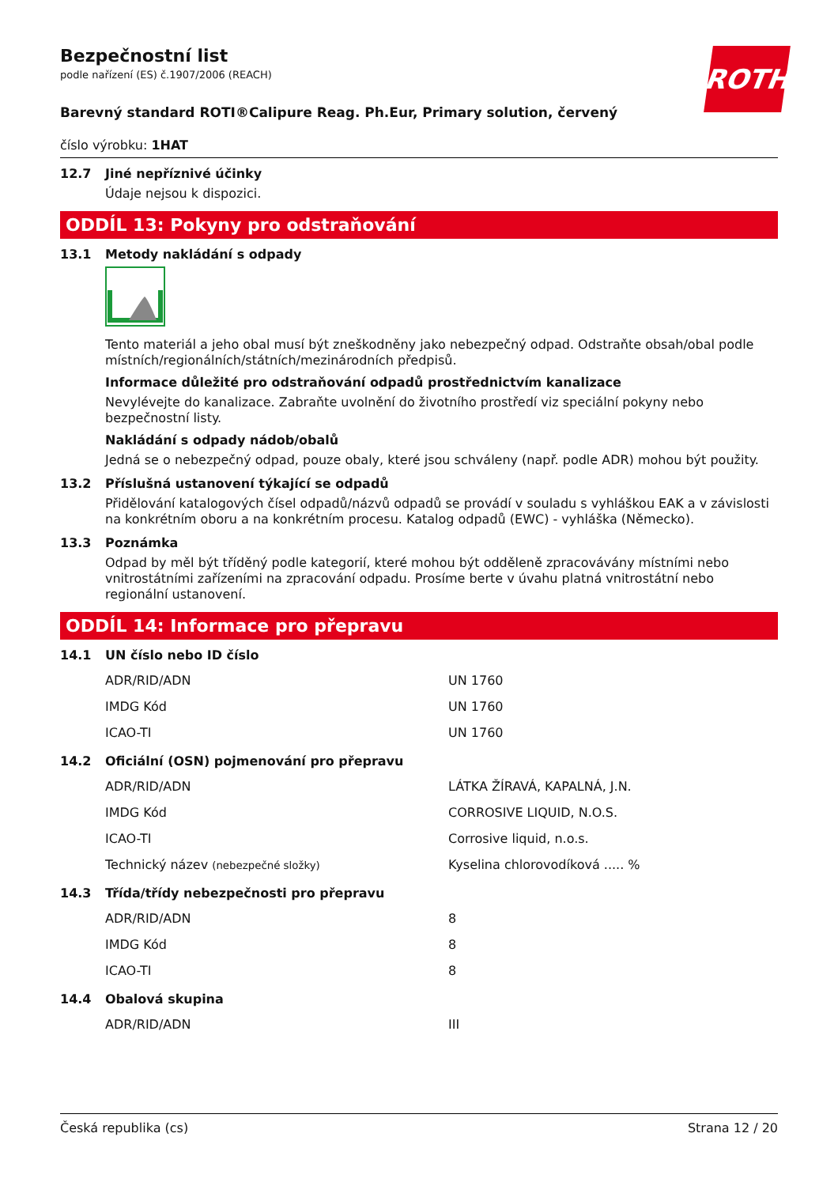ROTH
Bezpečnostní list
podle nařízení (ES) č.1907/2006 (REACH)
Barevný standard ROTI®Calipure Reag. Ph.Eur, Primary solution, červený
číslo výrobku: 1HAT
12.7 Jiné nepříznivé účinky
Údaje nejsou k dispozici.
ODDÍL 13: Pokyny pro odstraňování
13.1 Metody nakládání s odpady
Tento materiál a jeho obal musí být zneškodněny jako nebezpečný odpad. Odstraňte obsah/obal podle místních/regionálních/státních/mezinárodních předpisů.
Informace důležité pro odstraňování odpadů prostřednictvím kanalizace
Nevylévejte do kanalizace. Zabraňte uvolnění do životního prostředí viz speciální pokyny nebo bezpečnostní listy.
Nakládání s odpady nádob/obalů
Jedná se o nebezpečný odpad, pouze obaly, které jsou schváleny (např. podle ADR) mohou být použity.
13.2 Příslušná ustanovení týkající se odpadů
Přidělování katalogových čísel odpadů/názvů odpadů se provádí v souladu s vyhláškou EAK a v závislosti na konkrétním oboru a na konkrétním procesu. Katalog odpadů (EWC) - vyhláška (Německo).
13.3 Poznámka
Odpad by měl být tříděný podle kategorií, které mohou být odděleně zpracovávány místními nebo vnitrostátními zařízeními na zpracování odpadu. Prosíme berte v úvahu platná vnitrostátní nebo regionální ustanovení.
ODDÍL 14: Informace pro přepravu
14.1 UN číslo nebo ID číslo
| ADR/RID/ADN | UN 1760 |
| IMDG Kód | UN 1760 |
| ICAO-TI | UN 1760 |
14.2 Oficiální (OSN) pojmenování pro přepravu
| ADR/RID/ADN | LÁTKA ŽÍRAVÁ, KAPALNÁ, J.N. |
| IMDG Kód | CORROSIVE LIQUID, N.O.S. |
| ICAO-TI | Corrosive liquid, n.o.s. |
| Technický název (nebezpečné složky) | Kyselina chlorovodíková ..... % |
14.3 Třída/třídy nebezpečnosti pro přepravu
| ADR/RID/ADN | 8 |
| IMDG Kód | 8 |
| ICAO-TI | 8 |
14.4 Obalová skupina
| ADR/RID/ADN | III |
Česká republika (cs) Strana 12 / 20